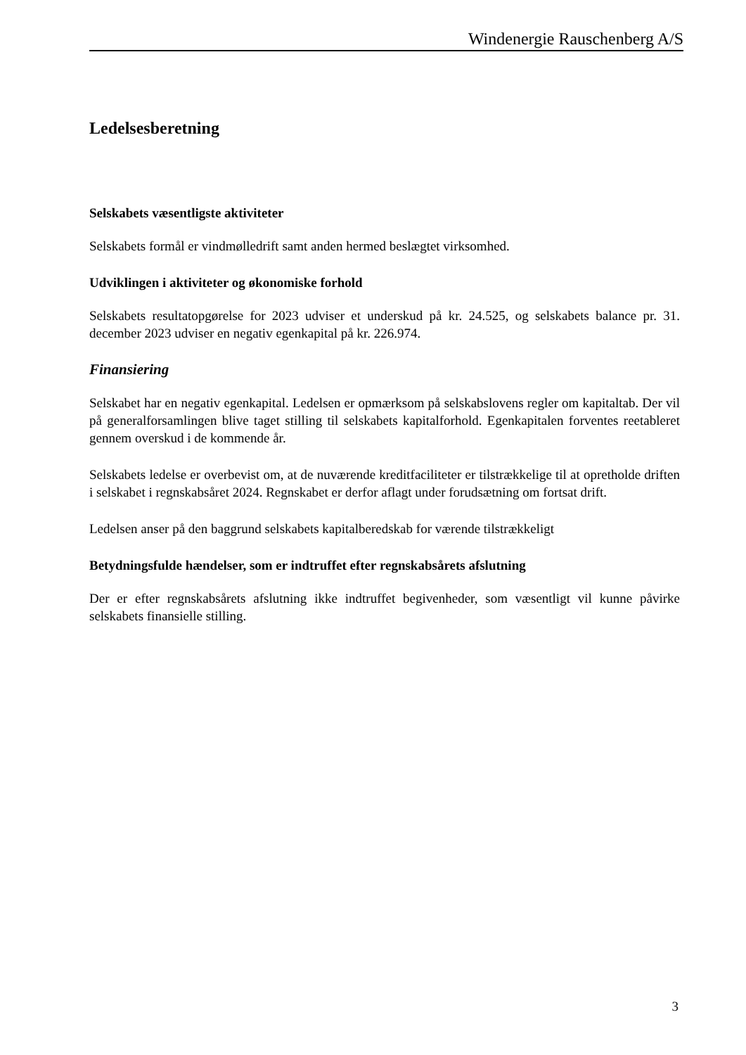Windenergie Rauschenberg A/S
Ledelsesberetning
Selskabets væsentligste aktiviteter
Selskabets formål er vindmølledrift samt anden hermed beslægtet virksomhed.
Udviklingen i aktiviteter og økonomiske forhold
Selskabets resultatopgørelse for 2023 udviser et underskud på kr. 24.525, og selskabets balance pr. 31. december 2023 udviser en negativ egenkapital på kr. 226.974.
Finansiering
Selskabet har en negativ egenkapital. Ledelsen er opmærksom på selskabslovens regler om kapitaltab. Der vil på generalforsamlingen blive taget stilling til selskabets kapitalforhold. Egenkapitalen forventes reetableret gennem overskud i de kommende år.
Selskabets ledelse er overbevist om, at de nuværende kreditfaciliteter er tilstrækkelige til at opretholde driften i selskabet i regnskabsåret 2024. Regnskabet er derfor aflagt under forudsætning om fortsat drift.
Ledelsen anser på den baggrund selskabets kapitalberedskab for værende tilstrækkeligt
Betydningsfulde hændelser, som er indtruffet efter regnskabsårets afslutning
Der er efter regnskabsårets afslutning ikke indtruffet begivenheder, som væsentligt vil kunne påvirke selskabets finansielle stilling.
3